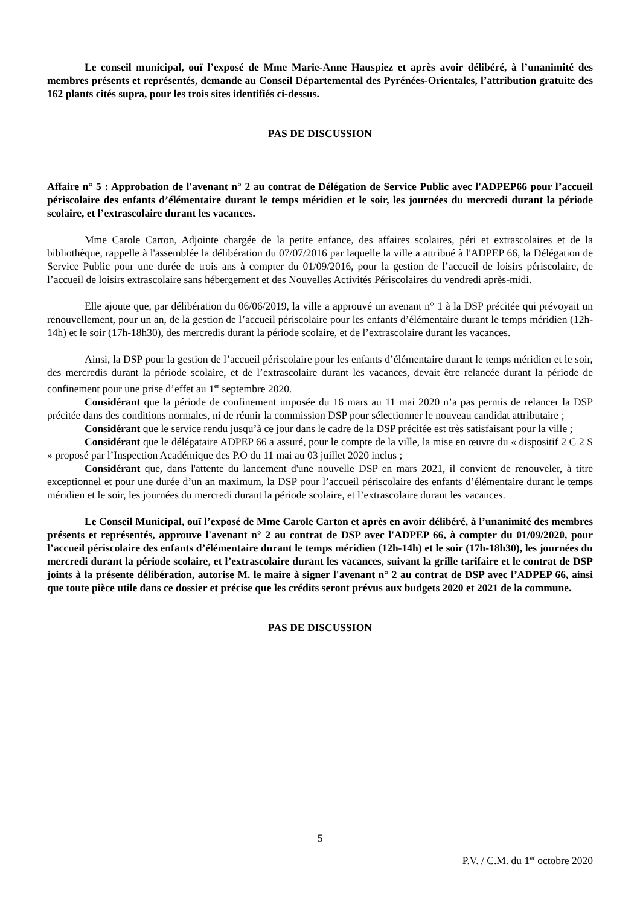Le conseil municipal, ouï l’exposé de Mme Marie-Anne Hauspiez et après avoir délibéré, à l’unanimité des membres présents et représentés, demande au Conseil Départemental des Pyrénées-Orientales, l’attribution gratuite des 162 plants cités supra, pour les trois sites identifiés ci-dessus.
PAS DE DISCUSSION
Affaire n° 5 : Approbation de l'avenant n° 2 au contrat de Délégation de Service Public avec l'ADPEP66 pour l’accueil périscolaire des enfants d’élémentaire durant le temps méridien et le soir, les journées du mercredi durant la période scolaire, et l’extrascolaire durant les vacances.
Mme Carole Carton, Adjointe chargée de la petite enfance, des affaires scolaires, péri et extrascolaires et de la bibliothèque, rappelle à l'assemblée la délibération du 07/07/2016 par laquelle la ville a attribué à l'ADPEP 66, la Délégation de Service Public pour une durée de trois ans à compter du 01/09/2016, pour la gestion de l’accueil de loisirs périscolaire, de l’accueil de loisirs extrascolaire sans hébergement et des Nouvelles Activités Périscolaires du vendredi après-midi.
Elle ajoute que, par délibération du 06/06/2019, la ville a approuvé un avenant n° 1 à la DSP précitée qui prévoyait un renouvellement, pour un an, de la gestion de l’accueil périscolaire pour les enfants d’élémentaire durant le temps méridien (12h-14h) et le soir (17h-18h30), des mercredis durant la période scolaire, et de l’extrascolaire durant les vacances.
Ainsi, la DSP pour la gestion de l’accueil périscolaire pour les enfants d’élémentaire durant le temps méridien et le soir, des mercredis durant la période scolaire, et de l’extrascolaire durant les vacances, devait être relancée durant la période de confinement pour une prise d’effet au 1<sup>er</sup> septembre 2020.
Considérant que la période de confinement imposée du 16 mars au 11 mai 2020 n’a pas permis de relancer la DSP précitée dans des conditions normales, ni de réunir la commission DSP pour sélectionner le nouveau candidat attributaire ;
Considérant que le service rendu jusqu’à ce jour dans le cadre de la DSP précitée est très satisfaisant pour la ville ;
Considérant que le délégataire ADPEP 66 a assuré, pour le compte de la ville, la mise en œuvre du « dispositif 2 C 2 S » proposé par l’Inspection Académique des P.O du 11 mai au 03 juillet 2020 inclus ;
Considérant que, dans l'attente du lancement d'une nouvelle DSP en mars 2021, il convient de renouveler, à titre exceptionnel et pour une durée d’un an maximum, la DSP pour l’accueil périscolaire des enfants d’élémentaire durant le temps méridien et le soir, les journées du mercredi durant la période scolaire, et l’extrascolaire durant les vacances.
Le Conseil Municipal, ouï l’exposé de Mme Carole Carton et après en avoir délibéré, à l’unanimité des membres présents et représentés, approuve l'avenant n° 2 au contrat de DSP avec l'ADPEP 66, à compter du 01/09/2020, pour l’accueil périscolaire des enfants d’élémentaire durant le temps méridien (12h-14h) et le soir (17h-18h30), les journées du mercredi durant la période scolaire, et l’extrascolaire durant les vacances, suivant la grille tarifaire et le contrat de DSP joints à la présente délibération, autorise M. le maire à signer l'avenant n° 2 au contrat de DSP avec l’ADPEP 66, ainsi que toute pièce utile dans ce dossier et précise que les crédits seront prévus aux budgets 2020 et 2021 de la commune.
PAS DE DISCUSSION
5
P.V. / C.M. du 1<sup>er</sup> octobre 2020